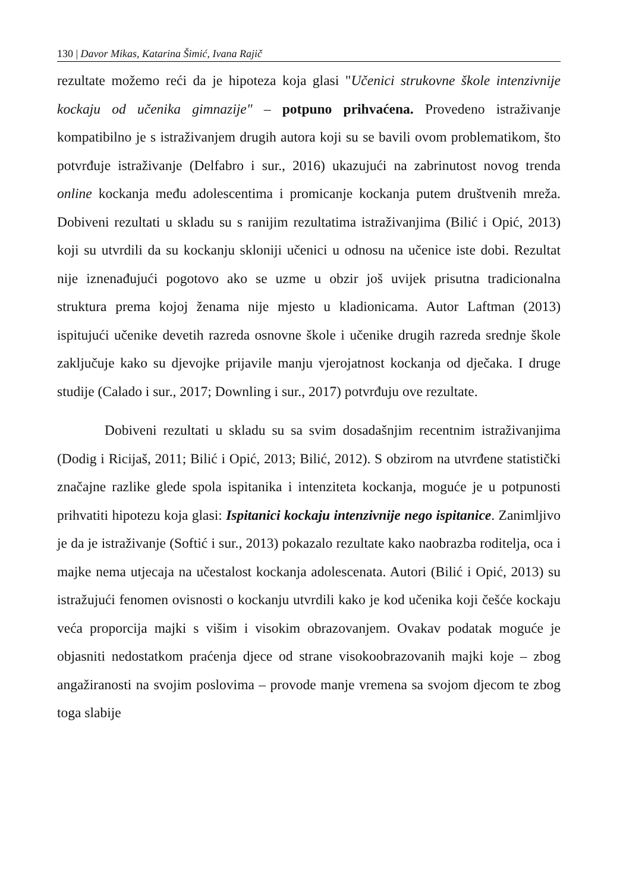130 | Davor Mikas, Katarina Šimić, Ivana Rajič
rezultate možemo reći da je hipoteza koja glasi "Učenici strukovne škole intenzivnije kockaju od učenika gimnazije" – potpuno prihvaćena. Provedeno istraživanje kompatibilno je s istraživanjem drugih autora koji su se bavili ovom problematikom, što potvrđuje istraživanje (Delfabro i sur., 2016) ukazujući na zabrinutost novog trenda online kockanja među adolescentima i promicanje kockanja putem društvenih mreža. Dobiveni rezultati u skladu su s ranijim rezultatima istraživanjima (Bilić i Opić, 2013) koji su utvrdili da su kockanju skloniji učenici u odnosu na učenice iste dobi. Rezultat nije iznenađujući pogotovo ako se uzme u obzir još uvijek prisutna tradicionalna struktura prema kojoj ženama nije mjesto u kladionicama. Autor Laftman (2013) ispitujući učenike devetih razreda osnovne škole i učenike drugih razreda srednje škole zaključuje kako su djevojke prijavile manju vjerojatnost kockanja od dječaka. I druge studije (Calado i sur., 2017; Downling i sur., 2017) potvrđuju ove rezultate.
Dobiveni rezultati u skladu su sa svim dosadašnjim recentnim istraživanjima (Dodig i Ricijaš, 2011; Bilić i Opić, 2013; Bilić, 2012). S obzirom na utvrđene statistički značajne razlike glede spola ispitanika i intenziteta kockanja, moguće je u potpunosti prihvatiti hipotezu koja glasi: Ispitanici kockaju intenzivnije nego ispitanice. Zanimljivo je da je istraživanje (Softić i sur., 2013) pokazalo rezultate kako naobrazba roditelja, oca i majke nema utjecaja na učestalost kockanja adolescenata. Autori (Bilić i Opić, 2013) su istražujući fenomen ovisnosti o kockanju utvrdili kako je kod učenika koji češće kockaju veća proporcija majki s višim i visokim obrazovanjem. Ovakav podatak moguće je objasniti nedostatkom praćenja djece od strane visokoobrazovanih majki koje – zbog angažiranosti na svojim poslovima – provode manje vremena sa svojom djecom te zbog toga slabije